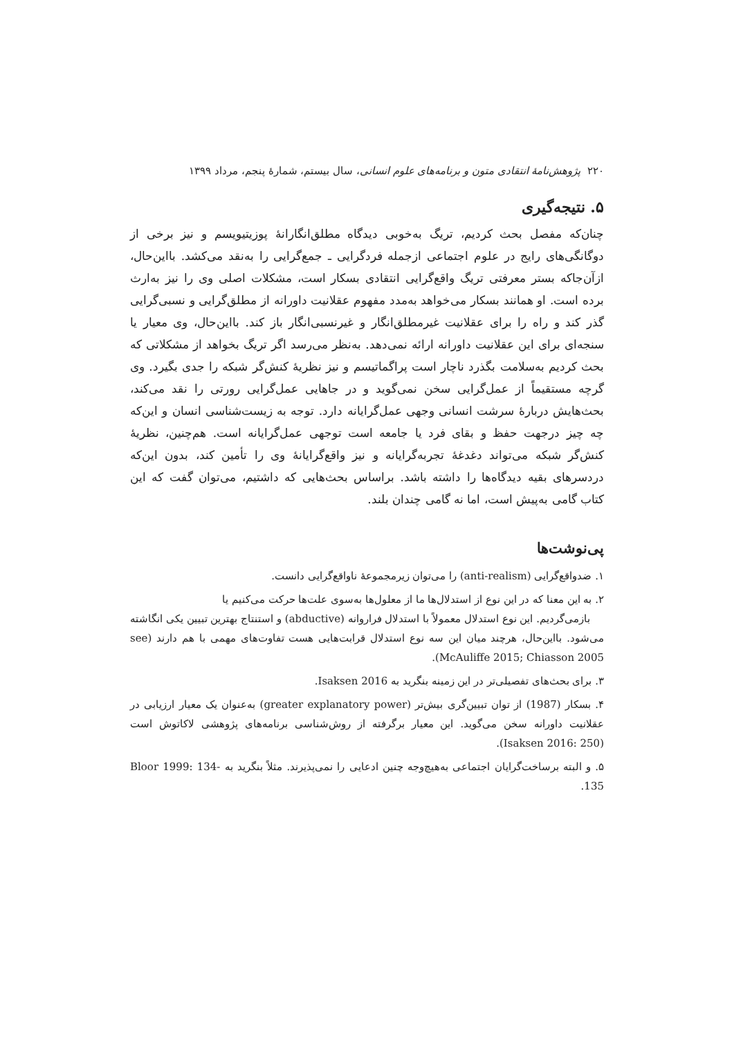۲۲۰ پژوهش‌نامهٔ انتقادی متون و برنامه‌های علوم انسانی، سال بیستم، شمارهٔ پنجم، مرداد ۱۳۹۹
۵. نتیجه‌گیری
چنان‌که مفصل بحث کردیم، تریگ به‌خوبی دیدگاه مطلق‌انگارانهٔ پوزیتیویسم و نیز برخی از دوگانگی‌های رایج در علوم اجتماعی ازجمله فردگرایی ـ جمع‌گرایی را به‌نقد می‌کشد. بااین‌حال، ازآن‌جاکه بستر معرفتی تریگ واقع‌گرایی انتقادی بسکار است، مشکلات اصلی وی را نیز به‌ارث برده است. او همانند بسکار می‌خواهد به‌مدد مفهوم عقلانیت داورانه از مطلق‌گرایی و نسبی‌گرایی گذر کند و راه را برای عقلانیت غیرمطلق‌انگار و غیرنسبی‌انگار باز کند. بااین‌حال، وی معیار یا سنجه‌ای برای این عقلانیت داورانه ارائه نمی‌دهد. به‌نظر می‌رسد اگر تریگ بخواهد از مشکلاتی که بحث کردیم به‌سلامت بگذرد ناچار است پراگماتیسم و نیز نظریهٔ کنش‌گر شبکه را جدی بگیرد. وی گرچه مستقیماً از عمل‌گرایی سخن نمی‌گوید و در جاهایی عمل‌گرایی رورتی را نقد می‌کند، بحث‌هایش دربارهٔ سرشت انسانی وجهی عمل‌گرایانه دارد. توجه به زیست‌شناسی انسان و این‌که چه چیز درجهت حفظ و بقای فرد یا جامعه است توجهی عمل‌گرایانه است. هم‌چنین، نظریهٔ کنش‌گر شبکه می‌تواند دغدغهٔ تجربه‌گرایانه و نیز واقع‌گرایانهٔ وی را تأمین کند، بدون این‌که دردسرهای بقیه دیدگاه‌ها را داشته باشد. براساس بحث‌هایی که داشتیم، می‌توان گفت که این کتاب گامی به‌پیش است، اما نه گامی چندان بلند.
پی‌نوشت‌ها
۱. ضدواقع‌گرایی (anti-realism) را می‌توان زیرمجموعهٔ ناواقع‌گرایی دانست.
۲. به این معنا که در این نوع از استدلال‌ها ما از معلول‌ها به‌سوی علت‌ها حرکت می‌کنیم یا
بازمی‌گردیم. این نوع استدلال معمولاً با استدلال فراروانه (abductive) و استنتاج بهترین تبیین یکی انگاشته می‌شود. بااین‌حال، هرچند میان این سه نوع استدلال قرابت‌هایی هست تفاوت‌های مهمی با هم دارند (see McAuliffe 2015; Chiasson 2005).
۳. برای بحث‌های تفصیلی‌تر در این زمینه بنگرید به Isaksen 2016.
۴. بسکار (1987) از توان تبیین‌گری بیش‌تر (greater explanatory power) به‌عنوان یک معیار ارزیابی در عقلانیت داورانه سخن می‌گوید. این معیار برگرفته از روش‌شناسی برنامه‌های پژوهشی لاکاتوش است (Isaksen 2016: 250).
۵. و البته برساخت‌گرایان اجتماعی به‌هیچ‌وجه چنین ادعایی را نمی‌پذیرند. مثلاً بنگرید به Bloor 1999: 134-135.